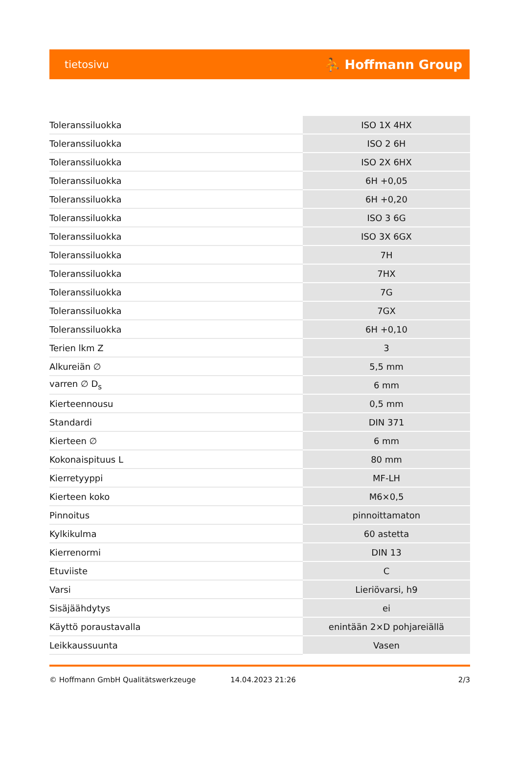tietosivu ⛹ Hoffmann Group
| Toleranssiluokka | ISO 1X 4HX |
| Toleranssiluokka | ISO 2 6H |
| Toleranssiluokka | ISO 2X 6HX |
| Toleranssiluokka | 6H +0,05 |
| Toleranssiluokka | 6H +0,20 |
| Toleranssiluokka | ISO 3 6G |
| Toleranssiluokka | ISO 3X 6GX |
| Toleranssiluokka | 7H |
| Toleranssiluokka | 7HX |
| Toleranssiluokka | 7G |
| Toleranssiluokka | 7GX |
| Toleranssiluokka | 6H +0,10 |
| Terien lkm Z | 3 |
| Alkureiän ∅ | 5,5 mm |
| varren ∅ D<sub>s</sub> | 6 mm |
| Kierteennousu | 0,5 mm |
| Standardi | DIN 371 |
| Kierteen ∅ | 6 mm |
| Kokonaispituus L | 80 mm |
| Kierretyyppi | MF-LH |
| Kierteen koko | M6×0,5 |
| Pinnoitus | pinnoittamaton |
| Kylkikulma | 60 astetta |
| Kierrenormi | DIN 13 |
| Etuviiste | C |
| Varsi | Lieriövarsi, h9 |
| Sisäjäähdytys | ei |
| Käyttö poraustavalla | enintään 2×D pohjareiällä |
| Leikkaussuunta | Vasen |
© Hoffmann GmbH Qualitätswerkzeuge 14.04.2023 21:26 2/3